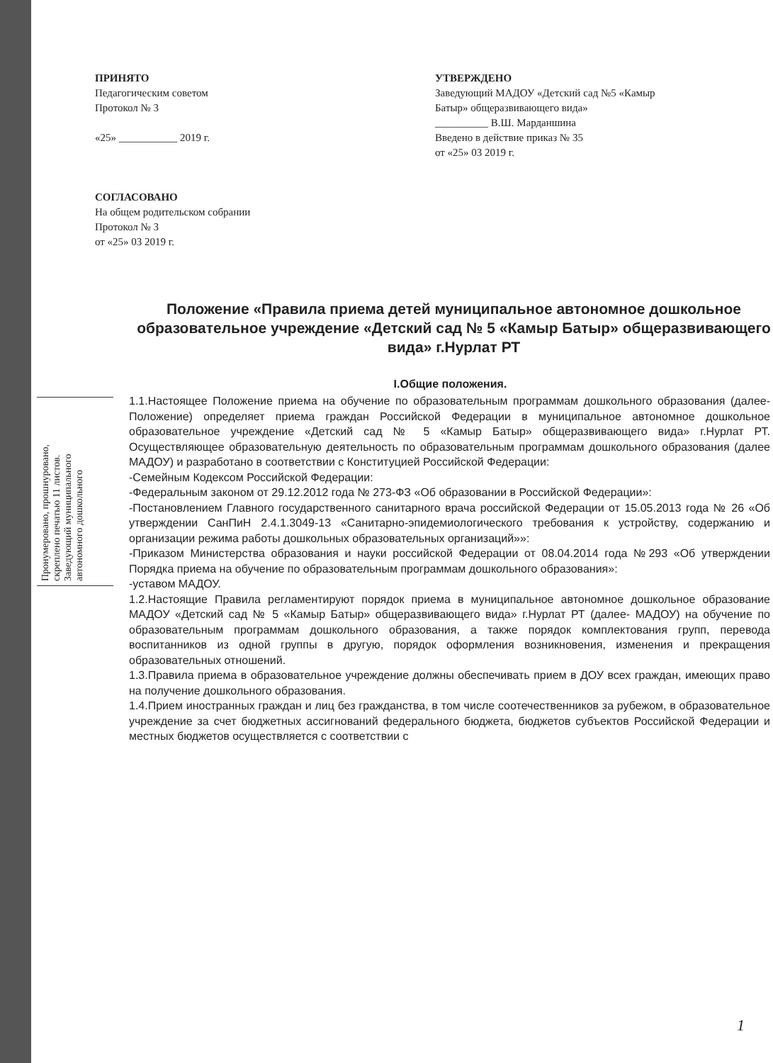ПРИНЯТО
Педагогическим советом
Протокол № 3
«25» ___________ 2019 г.
СОГЛАСОВАНО
На общем родительском собрании
Протокол № 3
от «25» 03 2019 г.
УТВЕРЖДЕНО
Заведующий МАДОУ «Детский сад №5 «Камыр Батыр» общеразвивающего вида»
__________ В.Ш. Марданшина
Введено в действие приказ № 35
от «25» 03 2019 г.
Положение «Правила приема детей муниципальное автономное дошкольное образовательное учреждение «Детский сад № 5 «Камыр Батыр» общеразвивающего вида» г.Нурлат РТ
I.Общие положения.
1.1.Настоящее Положение приема на обучение по образовательным программам дошкольного образования (далее- Положение) определяет приема граждан Российской Федерации в муниципальное автономное дошкольное образовательное учреждение «Детский сад № 5 «Камыр Батыр» общеразвивающего вида» г.Нурлат РТ. Осуществляющее образовательную деятельность по образовательным программам дошкольного образования (далее МАДОУ) и разработано в соответствии с Конституцией Российской Федерации:
-Семейным Кодексом Российской Федерации:
-Федеральным законом от 29.12.2012 года № 273-ФЗ «Об образовании в Российской Федерации»:
-Постановлением Главного государственного санитарного врача российской Федерации от 15.05.2013 года № 26 «Об утверждении СанПиН 2.4.1.3049-13 «Санитарно-эпидемиологического требования к устройству, содержанию и организации режима работы дошкольных образовательных организаций»»:
-Приказом Министерства образования и науки российской Федерации от 08.04.2014 года №293 «Об утверждении Порядка приема на обучение по образовательным программам дошкольного образования»:
-уставом МАДОУ.
1.2.Настоящие Правила регламентируют порядок приема в муниципальное автономное дошкольное образование МАДОУ «Детский сад № 5 «Камыр Батыр» общеразвивающего вида» г.Нурлат РТ (далее- МАДОУ) на обучение по образовательным программам дошкольного образования, а также порядок комплектования групп, перевода воспитанников из одной группы в другую, порядок оформления возникновения, изменения и прекращения образовательных отношений.
1.3.Правила приема в образовательное учреждение должны обеспечивать прием в ДОУ всех граждан, имеющих право на получение дошкольного образования.
1.4.Прием иностранных граждан и лиц без гражданства, в том числе соотечественников за рубежом, в образовательное учреждение за счет бюджетных ассигнований федерального бюджета, бюджетов субъектов Российской Федерации и местных бюджетов осуществляется с соответствии с
Пронумеровано, прошнуровано, скреплено печатью 11 листов. Заведующий муниципального автономного дошкольного
1